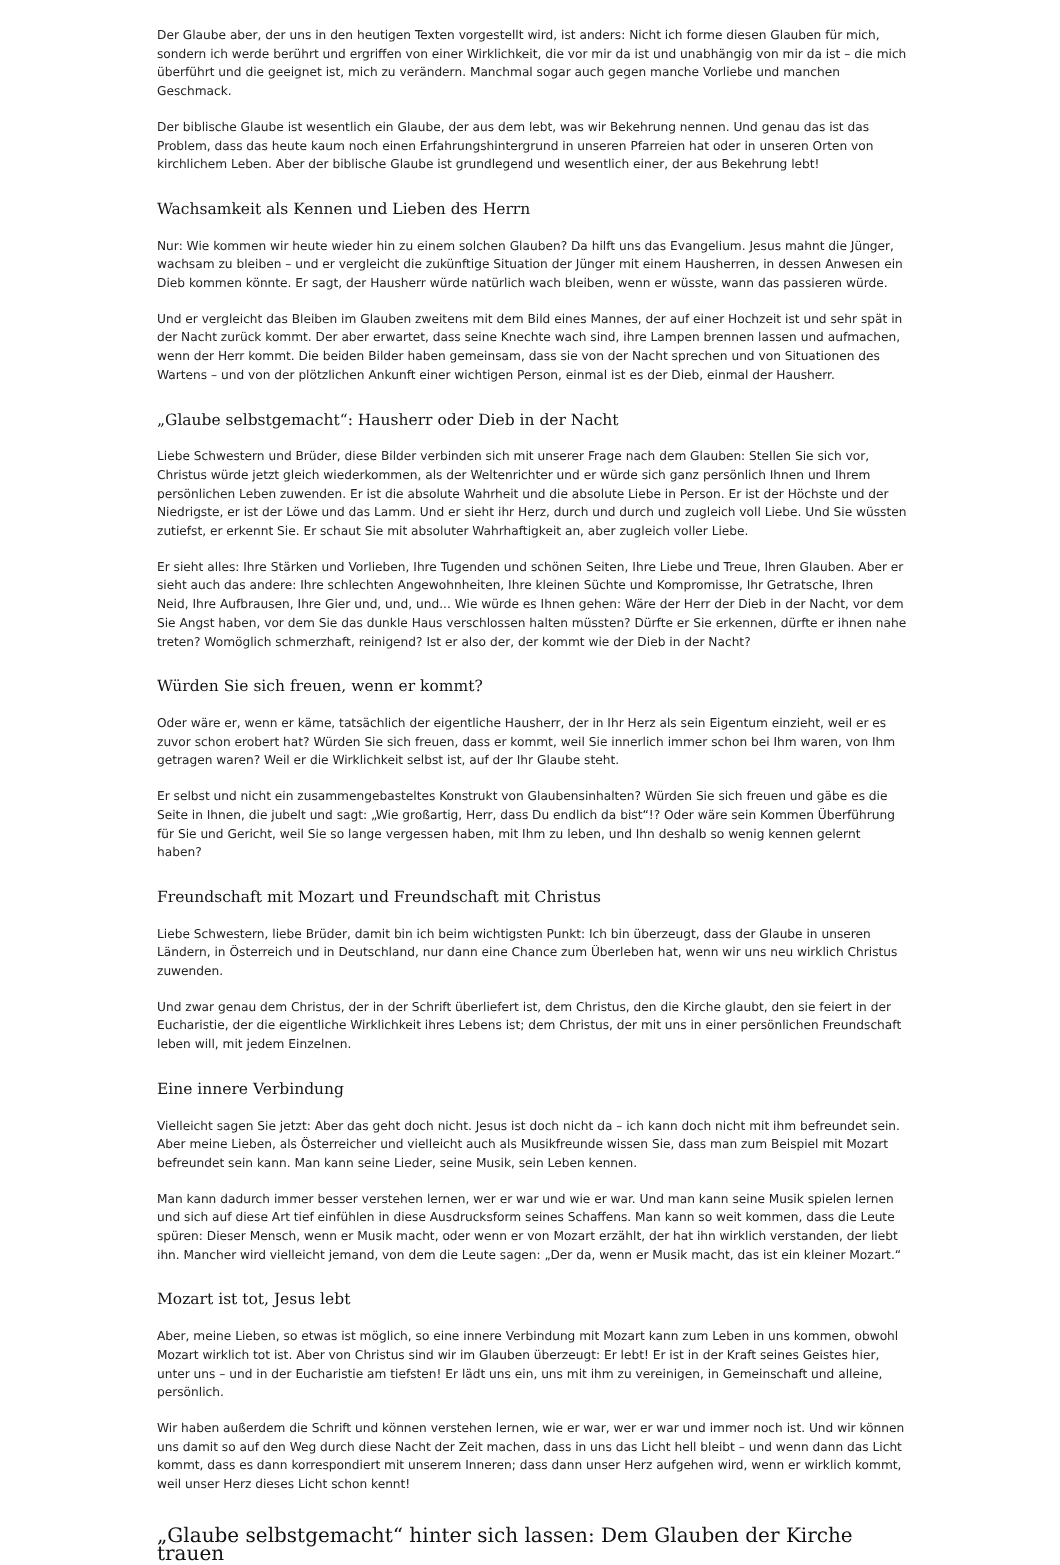Der Glaube aber, der uns in den heutigen Texten vorgestellt wird, ist anders: Nicht ich forme diesen Glauben für mich, sondern ich werde berührt und ergriffen von einer Wirklichkeit, die vor mir da ist und unabhängig von mir da ist – die mich überführt und die geeignet ist, mich zu verändern. Manchmal sogar auch gegen manche Vorliebe und manchen Geschmack.
Der biblische Glaube ist wesentlich ein Glaube, der aus dem lebt, was wir Bekehrung nennen. Und genau das ist das Problem, dass das heute kaum noch einen Erfahrungshintergrund in unseren Pfarreien hat oder in unseren Orten von kirchlichem Leben. Aber der biblische Glaube ist grundlegend und wesentlich einer, der aus Bekehrung lebt!
Wachsamkeit als Kennen und Lieben des Herrn
Nur: Wie kommen wir heute wieder hin zu einem solchen Glauben? Da hilft uns das Evangelium. Jesus mahnt die Jünger, wachsam zu bleiben – und er vergleicht die zukünftige Situation der Jünger mit einem Hausherren, in dessen Anwesen ein Dieb kommen könnte. Er sagt, der Hausherr würde natürlich wach bleiben, wenn er wüsste, wann das passieren würde.
Und er vergleicht das Bleiben im Glauben zweitens mit dem Bild eines Mannes, der auf einer Hochzeit ist und sehr spät in der Nacht zurück kommt. Der aber erwartet, dass seine Knechte wach sind, ihre Lampen brennen lassen und aufmachen, wenn der Herr kommt. Die beiden Bilder haben gemeinsam, dass sie von der Nacht sprechen und von Situationen des Wartens – und von der plötzlichen Ankunft einer wichtigen Person, einmal ist es der Dieb, einmal der Hausherr.
„Glaube selbstgemacht“: Hausherr oder Dieb in der Nacht
Liebe Schwestern und Brüder, diese Bilder verbinden sich mit unserer Frage nach dem Glauben: Stellen Sie sich vor, Christus würde jetzt gleich wiederkommen, als der Weltenrichter und er würde sich ganz persönlich Ihnen und Ihrem persönlichen Leben zuwenden. Er ist die absolute Wahrheit und die absolute Liebe in Person. Er ist der Höchste und der Niedrigste, er ist der Löwe und das Lamm. Und er sieht ihr Herz, durch und durch und zugleich voll Liebe. Und Sie wüssten zutiefst, er erkennt Sie. Er schaut Sie mit absoluter Wahrhaftigkeit an, aber zugleich voller Liebe.
Er sieht alles: Ihre Stärken und Vorlieben, Ihre Tugenden und schönen Seiten, Ihre Liebe und Treue, Ihren Glauben. Aber er sieht auch das andere: Ihre schlechten Angewohnheiten, Ihre kleinen Süchte und Kompromisse, Ihr Getratsche, Ihren Neid, Ihre Aufbrausen, Ihre Gier und, und, und... Wie würde es Ihnen gehen: Wäre der Herr der Dieb in der Nacht, vor dem Sie Angst haben, vor dem Sie das dunkle Haus verschlossen halten müssten? Dürfte er Sie erkennen, dürfte er ihnen nahe treten? Womöglich schmerzhaft, reinigend? Ist er also der, der kommt wie der Dieb in der Nacht?
Würden Sie sich freuen, wenn er kommt?
Oder wäre er, wenn er käme, tatsächlich der eigentliche Hausherr, der in Ihr Herz als sein Eigentum einzieht, weil er es zuvor schon erobert hat? Würden Sie sich freuen, dass er kommt, weil Sie innerlich immer schon bei Ihm waren, von Ihm getragen waren? Weil er die Wirklichkeit selbst ist, auf der Ihr Glaube steht.
Er selbst und nicht ein zusammengebasteltes Konstrukt von Glaubensinhalten? Würden Sie sich freuen und gäbe es die Seite in Ihnen, die jubelt und sagt: „Wie großartig, Herr, dass Du endlich da bist“!? Oder wäre sein Kommen Überführung für Sie und Gericht, weil Sie so lange vergessen haben, mit Ihm zu leben, und Ihn deshalb so wenig kennen gelernt haben?
Freundschaft mit Mozart und Freundschaft mit Christus
Liebe Schwestern, liebe Brüder, damit bin ich beim wichtigsten Punkt: Ich bin überzeugt, dass der Glaube in unseren Ländern, in Österreich und in Deutschland, nur dann eine Chance zum Überleben hat, wenn wir uns neu wirklich Christus zuwenden.
Und zwar genau dem Christus, der in der Schrift überliefert ist, dem Christus, den die Kirche glaubt, den sie feiert in der Eucharistie, der die eigentliche Wirklichkeit ihres Lebens ist; dem Christus, der mit uns in einer persönlichen Freundschaft leben will, mit jedem Einzelnen.
Eine innere Verbindung
Vielleicht sagen Sie jetzt: Aber das geht doch nicht. Jesus ist doch nicht da – ich kann doch nicht mit ihm befreundet sein. Aber meine Lieben, als Österreicher und vielleicht auch als Musikfreunde wissen Sie, dass man zum Beispiel mit Mozart befreundet sein kann. Man kann seine Lieder, seine Musik, sein Leben kennen.
Man kann dadurch immer besser verstehen lernen, wer er war und wie er war. Und man kann seine Musik spielen lernen und sich auf diese Art tief einfühlen in diese Ausdrucksform seines Schaffens. Man kann so weit kommen, dass die Leute spüren: Dieser Mensch, wenn er Musik macht, oder wenn er von Mozart erzählt, der hat ihn wirklich verstanden, der liebt ihn. Mancher wird vielleicht jemand, von dem die Leute sagen: „Der da, wenn er Musik macht, das ist ein kleiner Mozart.“
Mozart ist tot, Jesus lebt
Aber, meine Lieben, so etwas ist möglich, so eine innere Verbindung mit Mozart kann zum Leben in uns kommen, obwohl Mozart wirklich tot ist. Aber von Christus sind wir im Glauben überzeugt: Er lebt! Er ist in der Kraft seines Geistes hier, unter uns – und in der Eucharistie am tiefsten! Er lädt uns ein, uns mit ihm zu vereinigen, in Gemeinschaft und alleine, persönlich.
Wir haben außerdem die Schrift und können verstehen lernen, wie er war, wer er war und immer noch ist. Und wir können uns damit so auf den Weg durch diese Nacht der Zeit machen, dass in uns das Licht hell bleibt – und wenn dann das Licht kommt, dass es dann korrespondiert mit unserem Inneren; dass dann unser Herz aufgehen wird, wenn er wirklich kommt, weil unser Herz dieses Licht schon kennt!
„Glaube selbstgemacht“ hinter sich lassen: Dem Glauben der Kirche trauen